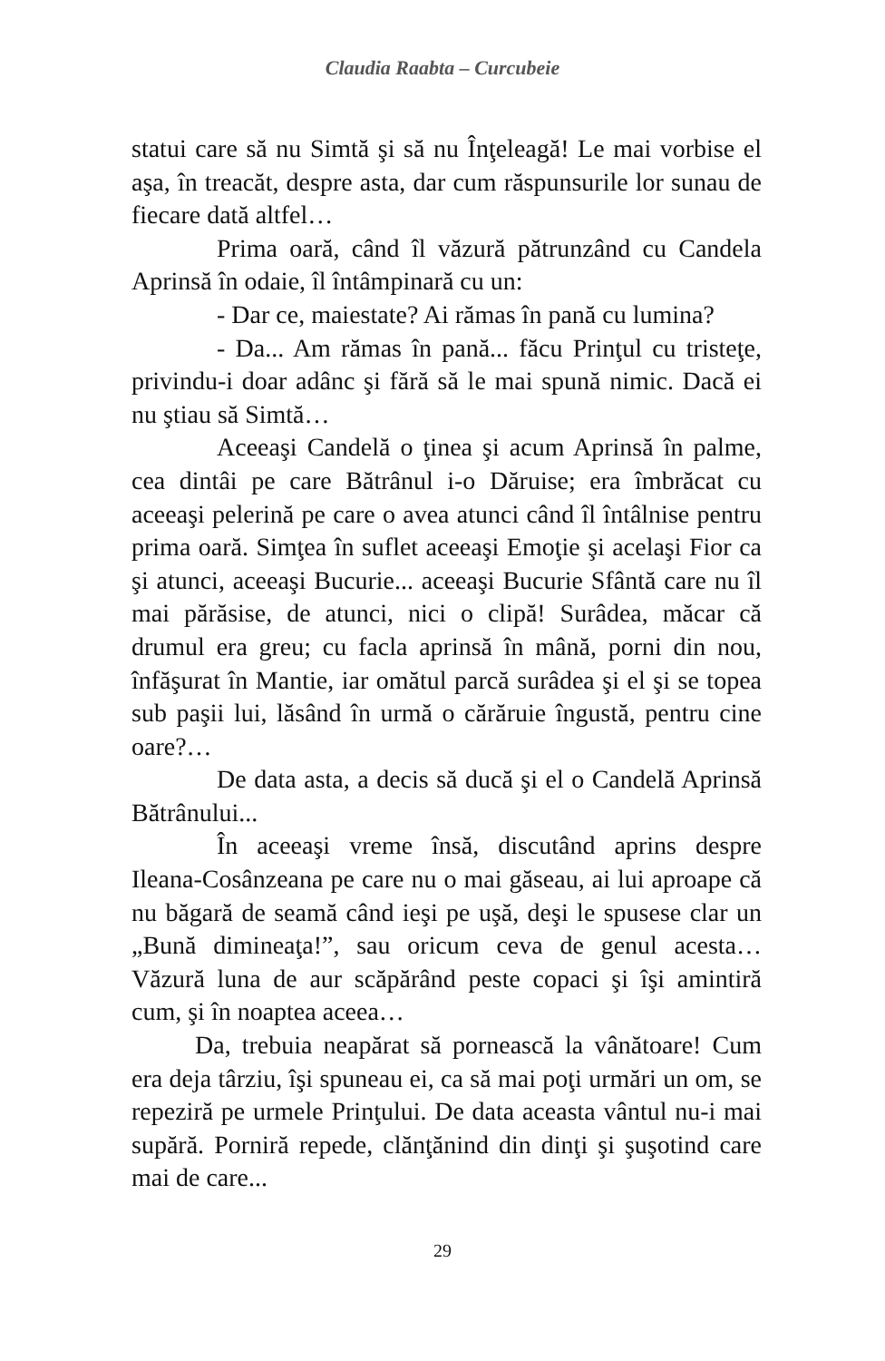Claudia Raabta – Curcubeie
statui care să nu Simtă şi să nu Înţeleagă! Le mai vorbise el aşa, în treacăt, despre asta, dar cum răspunsurile lor sunau de fiecare dată altfel…
Prima oară, când îl văzură pătrunzând cu Candela Aprinsă în odaie, îl întâmpinară cu un:
- Dar ce, maiestate? Ai rămas în pană cu lumina?
- Da... Am rămas în pană... făcu Prinţul cu tristeţe, privindu-i doar adânc şi fără să le mai spună nimic. Dacă ei nu ştiau să Simtă…
Aceeaşi Candelă o ţinea şi acum Aprinsă în palme, cea dintâi pe care Bătrânul i-o Dăruise; era îmbrăcat cu aceeaşi pelerină pe care o avea atunci când îl întâlnise pentru prima oară. Simţea în suflet aceeaşi Emoţie şi acelaşi Fior ca şi atunci, aceeaşi Bucurie... aceeaşi Bucurie Sfântă care nu îl mai părăsise, de atunci, nici o clipă! Surâdea, măcar că drumul era greu; cu facla aprinsă în mână, porni din nou, înfăşurat în Mantie, iar omătul parcă surâdea şi el şi se topea sub paşii lui, lăsând în urmă o cărăruie îngustă, pentru cine oare?…
De data asta, a decis să ducă şi el o Candelă Aprinsă Bătrânului...
În aceeaşi vreme însă, discutând aprins despre Ileana-Cosânzeana pe care nu o mai găseau, ai lui aproape că nu băgară de seamă când ieşi pe uşă, deşi le spusese clar un „Bună dimineaţa!”, sau oricum ceva de genul acesta… Văzură luna de aur scăpărând peste copaci şi îşi amintiră cum, şi în noaptea aceea…
Da, trebuia neapărat să pornească la vânătoare! Cum era deja târziu, îşi spuneau ei, ca să mai poţi urmări un om, se repeziră pe urmele Prinţului. De data aceasta vântul nu-i mai supără. Porniră repede, clănţănind din dinţi şi şuşotind care mai de care...
29